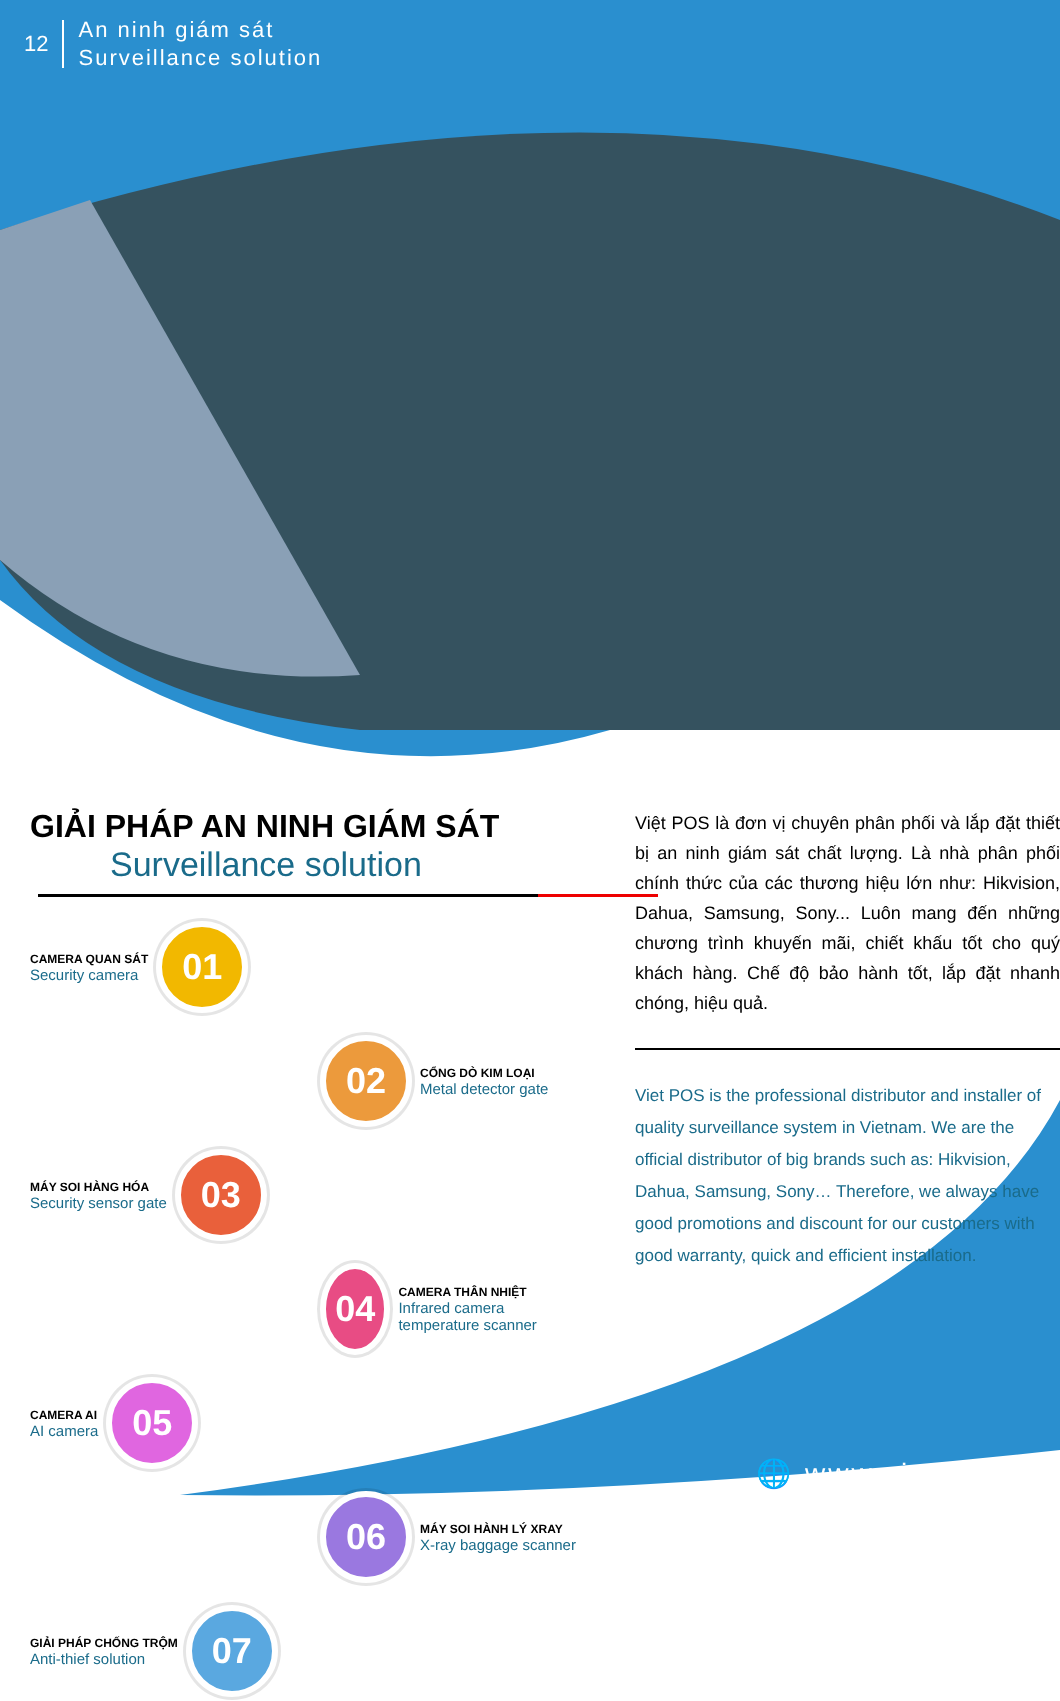12
An ninh giám sát
Surveillance solution
GIẢI PHÁP AN NINH GIÁM SÁT
Surveillance solution
CAMERA QUAN SÁT
Security camera
01
02
CỔNG DÒ KIM LOẠI
Metal detector gate
MÁY SOI HÀNG HÓA
Security sensor gate
03
04
CAMERA THÂN NHIỆT
Infrared camera temperature scanner
CAMERA AI
AI camera
05
06
MÁY SOI HÀNH LÝ XRAY
X-ray baggage scanner
GIẢI PHÁP CHỐNG TRỘM
Anti-thief solution
07
Việt POS là đơn vị chuyên phân phối và lắp đặt thiết bị an ninh giám sát chất lượng. Là nhà phân phối chính thức của các thương hiệu lớn như: Hikvision, Dahua, Samsung, Sony... Luôn mang đến những chương trình khuyến mãi, chiết khấu tốt cho quý khách hàng. Chế độ bảo hành tốt, lắp đặt nhanh chóng, hiệu quả.
Viet POS is the professional distributor and installer of quality surveillance system in Vietnam. We are the official distributor of big brands such as: Hikvision, Dahua, Samsung, Sony… Therefore, we always have good promotions and discount for our customers with good warranty, quick and efficient installation.
🌐 www.vietpos.vn